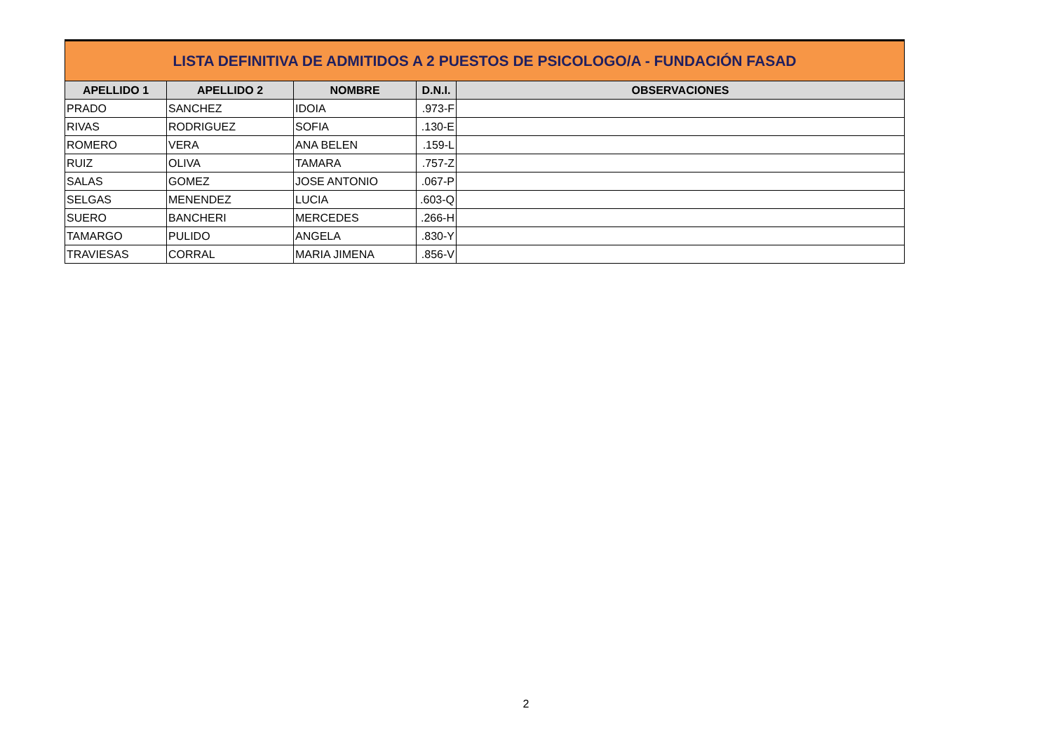| LISTA DEFINITIVA DE ADMITIDOS A 2 PUESTOS DE PSICOLOGO/A - FUNDACIÓN FASAD | | | | |
| --- | --- | --- | --- | --- |
| APELLIDO 1 | APELLIDO 2 | NOMBRE | D.N.I. | OBSERVACIONES |
| PRADO | SANCHEZ | IDOIA | .973-F | |
| RIVAS | RODRIGUEZ | SOFIA | .130-E | |
| ROMERO | VERA | ANA BELEN | .159-L | |
| RUIZ | OLIVA | TAMARA | .757-Z | |
| SALAS | GOMEZ | JOSE ANTONIO | .067-P | |
| SELGAS | MENENDEZ | LUCIA | .603-Q | |
| SUERO | BANCHERI | MERCEDES | .266-H | |
| TAMARGO | PULIDO | ANGELA | .830-Y | |
| TRAVIESAS | CORRAL | MARIA JIMENA | .856-V | |
2